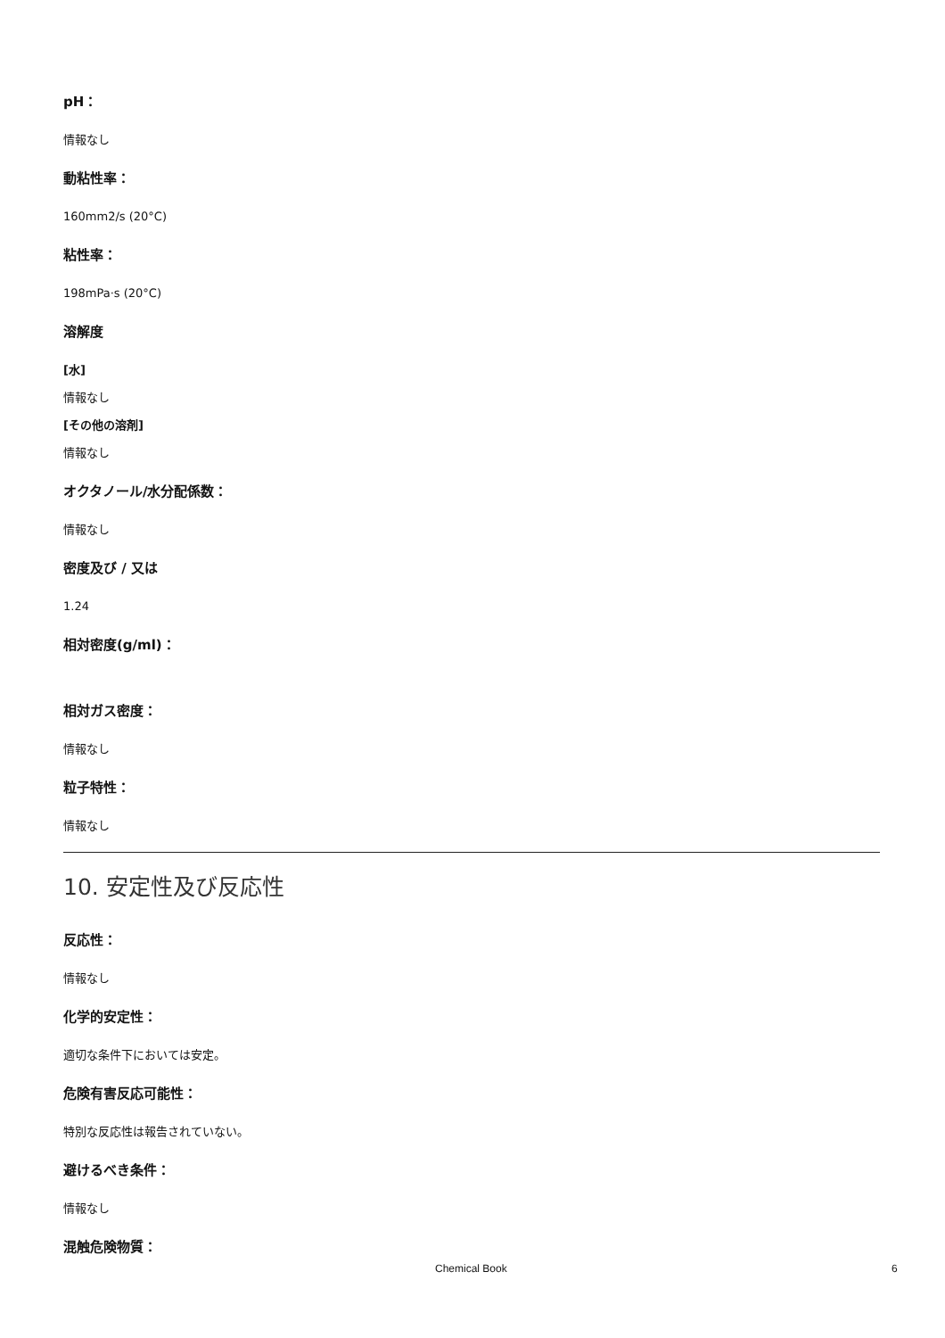pH：
情報なし
動粘性率：
160mm2/s (20°C)
粘性率：
198mPa·s (20°C)
溶解度
[水]
情報なし
[その他の溶剤]
情報なし
オクタノール/水分配係数：
情報なし
密度及び / 又は
1.24
相対密度(g/ml)：
相対ガス密度：
情報なし
粒子特性：
情報なし
10. 安定性及び反応性
反応性：
情報なし
化学的安定性：
適切な条件下においては安定。
危険有害反応可能性：
特別な反応性は報告されていない。
避けるべき条件：
情報なし
混触危険物質：
Chemical Book 6